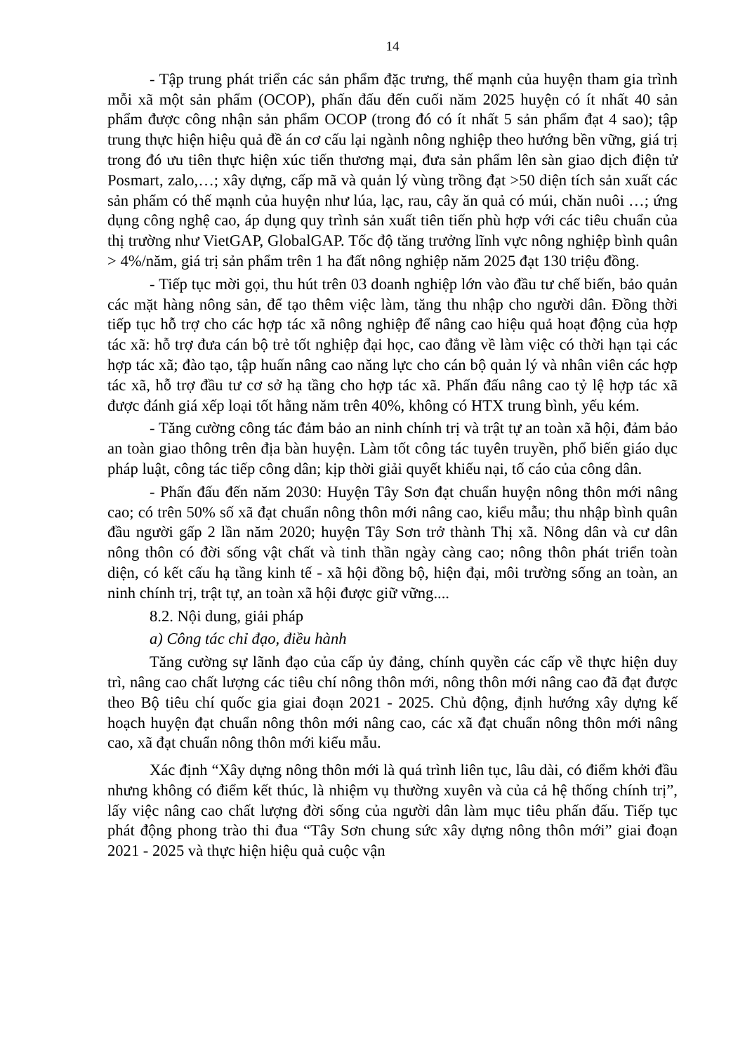14
- Tập trung phát triển các sản phẩm đặc trưng, thế mạnh của huyện tham gia trình mỗi xã một sản phẩm (OCOP), phấn đấu đến cuối năm 2025 huyện có ít nhất 40 sản phẩm được công nhận sản phẩm OCOP (trong đó có ít nhất 5 sản phẩm đạt 4 sao); tập trung thực hiện hiệu quả đề án cơ cấu lại ngành nông nghiệp theo hướng bền vững, giá trị trong đó ưu tiên thực hiện xúc tiến thương mại, đưa sản phẩm lên sàn giao dịch điện tử Posmart, zalo,…; xây dựng, cấp mã và quản lý vùng trồng đạt >50 diện tích sản xuất các sản phẩm có thế mạnh của huyện như lúa, lạc, rau, cây ăn quả có múi, chăn nuôi …; ứng dụng công nghệ cao, áp dụng quy trình sản xuất tiên tiến phù hợp với các tiêu chuẩn của thị trường như VietGAP, GlobalGAP. Tốc độ tăng trưởng lĩnh vực nông nghiệp bình quân > 4%/năm, giá trị sản phẩm trên 1 ha đất nông nghiệp năm 2025 đạt 130 triệu đồng.
- Tiếp tục mời gọi, thu hút trên 03 doanh nghiệp lớn vào đầu tư chế biến, bảo quản các mặt hàng nông sản, để tạo thêm việc làm, tăng thu nhập cho người dân. Đồng thời tiếp tục hỗ trợ cho các hợp tác xã nông nghiệp để nâng cao hiệu quả hoạt động của hợp tác xã: hỗ trợ đưa cán bộ trẻ tốt nghiệp đại học, cao đẳng về làm việc có thời hạn tại các hợp tác xã; đào tạo, tập huấn nâng cao năng lực cho cán bộ quản lý và nhân viên các hợp tác xã, hỗ trợ đầu tư cơ sở hạ tầng cho hợp tác xã. Phấn đấu nâng cao tỷ lệ hợp tác xã được đánh giá xếp loại tốt hằng năm trên 40%, không có HTX trung bình, yếu kém.
- Tăng cường công tác đảm bảo an ninh chính trị và trật tự an toàn xã hội, đảm bảo an toàn giao thông trên địa bàn huyện. Làm tốt công tác tuyên truyền, phổ biến giáo dục pháp luật, công tác tiếp công dân; kịp thời giải quyết khiếu nại, tố cáo của công dân.
- Phấn đấu đến năm 2030: Huyện Tây Sơn đạt chuẩn huyện nông thôn mới nâng cao; có trên 50% số xã đạt chuẩn nông thôn mới nâng cao, kiểu mẫu; thu nhập bình quân đầu người gấp 2 lần năm 2020; huyện Tây Sơn trở thành Thị xã. Nông dân và cư dân nông thôn có đời sống vật chất và tinh thần ngày càng cao; nông thôn phát triển toàn diện, có kết cấu hạ tầng kinh tế - xã hội đồng bộ, hiện đại, môi trường sống an toàn, an ninh chính trị, trật tự, an toàn xã hội được giữ vững....
8.2. Nội dung, giải pháp
a) Công tác chỉ đạo, điều hành
Tăng cường sự lãnh đạo của cấp ủy đảng, chính quyền các cấp về thực hiện duy trì, nâng cao chất lượng các tiêu chí nông thôn mới, nông thôn mới nâng cao đã đạt được theo Bộ tiêu chí quốc gia giai đoạn 2021 - 2025. Chủ động, định hướng xây dựng kế hoạch huyện đạt chuẩn nông thôn mới nâng cao, các xã đạt chuẩn nông thôn mới nâng cao, xã đạt chuẩn nông thôn mới kiểu mẫu.
Xác định “Xây dựng nông thôn mới là quá trình liên tục, lâu dài, có điểm khởi đầu nhưng không có điểm kết thúc, là nhiệm vụ thường xuyên và của cả hệ thống chính trị”, lấy việc nâng cao chất lượng đời sống của người dân làm mục tiêu phấn đấu. Tiếp tục phát động phong trào thi đua “Tây Sơn chung sức xây dựng nông thôn mới” giai đoạn 2021 - 2025 và thực hiện hiệu quả cuộc vận